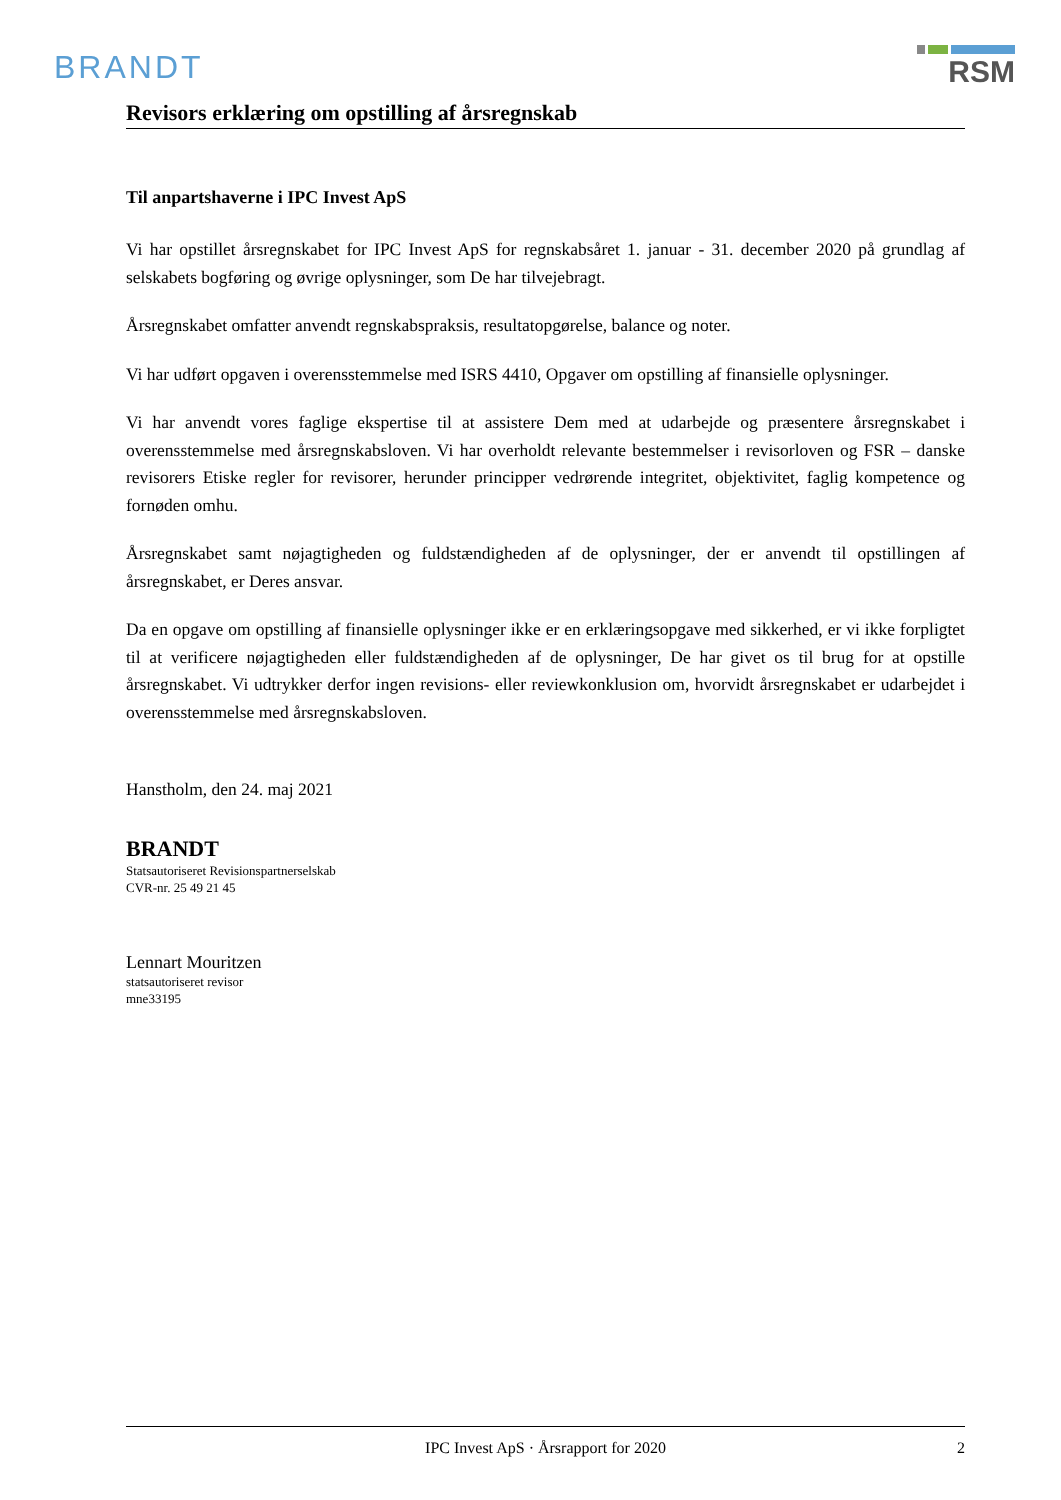BRANDT
RSM
Revisors erklæring om opstilling af årsregnskab
Til anpartshaverne i IPC Invest ApS
Vi har opstillet årsregnskabet for IPC Invest ApS for regnskabsåret 1. januar - 31. december 2020 på grundlag af selskabets bogføring og øvrige oplysninger, som De har tilvejebragt.
Årsregnskabet omfatter anvendt regnskabspraksis, resultatopgørelse, balance og noter.
Vi har udført opgaven i overensstemmelse med ISRS 4410, Opgaver om opstilling af finansielle oplysninger.
Vi har anvendt vores faglige ekspertise til at assistere Dem med at udarbejde og præsentere årsregnskabet i overensstemmelse med årsregnskabsloven. Vi har overholdt relevante bestemmelser i revisorloven og FSR – danske revisorers Etiske regler for revisorer, herunder principper vedrørende integritet, objektivitet, faglig kompetence og fornøden omhu.
Årsregnskabet samt nøjagtigheden og fuldstændigheden af de oplysninger, der er anvendt til opstillingen af årsregnskabet, er Deres ansvar.
Da en opgave om opstilling af finansielle oplysninger ikke er en erklæringsopgave med sikkerhed, er vi ikke forpligtet til at verificere nøjagtigheden eller fuldstændigheden af de oplysninger, De har givet os til brug for at opstille årsregnskabet. Vi udtrykker derfor ingen revisions- eller reviewkonklusion om, hvorvidt årsregnskabet er udarbejdet i overensstemmelse med årsregnskabsloven.
Hanstholm, den 24. maj 2021
BRANDT
Statsautoriseret Revisionspartnerselskab
CVR-nr. 25 49 21 45
Lennart Mouritzen
statsautoriseret revisor
mne33195
IPC Invest ApS · Årsrapport for 2020 2